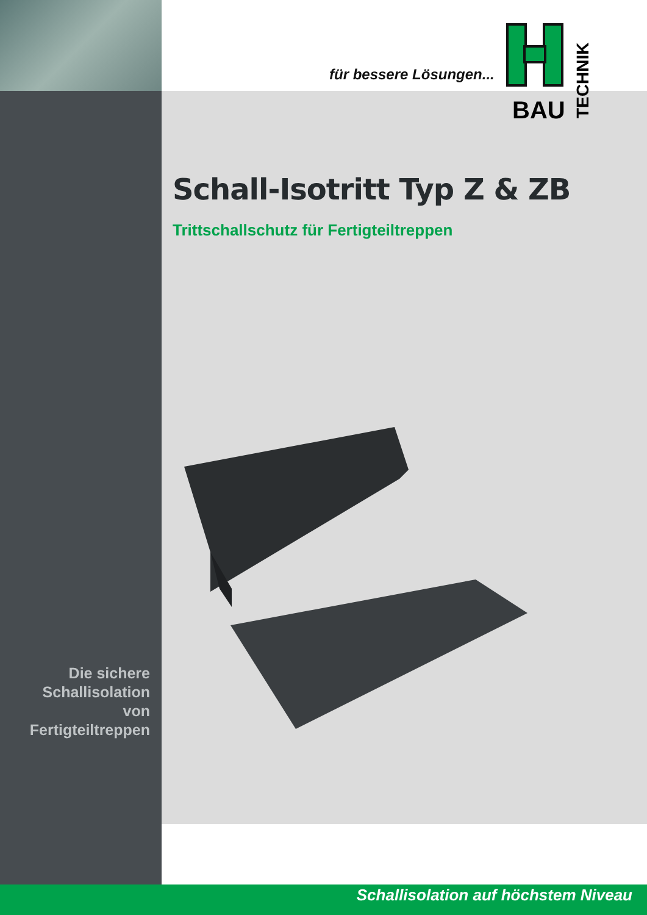für bessere Lösungen...
BAU
TECHNIK
Schall-Isotritt Typ Z & ZB
Trittschallschutz für Fertigteiltreppen
Die sichere
Schallisolation
von Fertigteiltreppen
Schallisolation auf höchstem Niveau